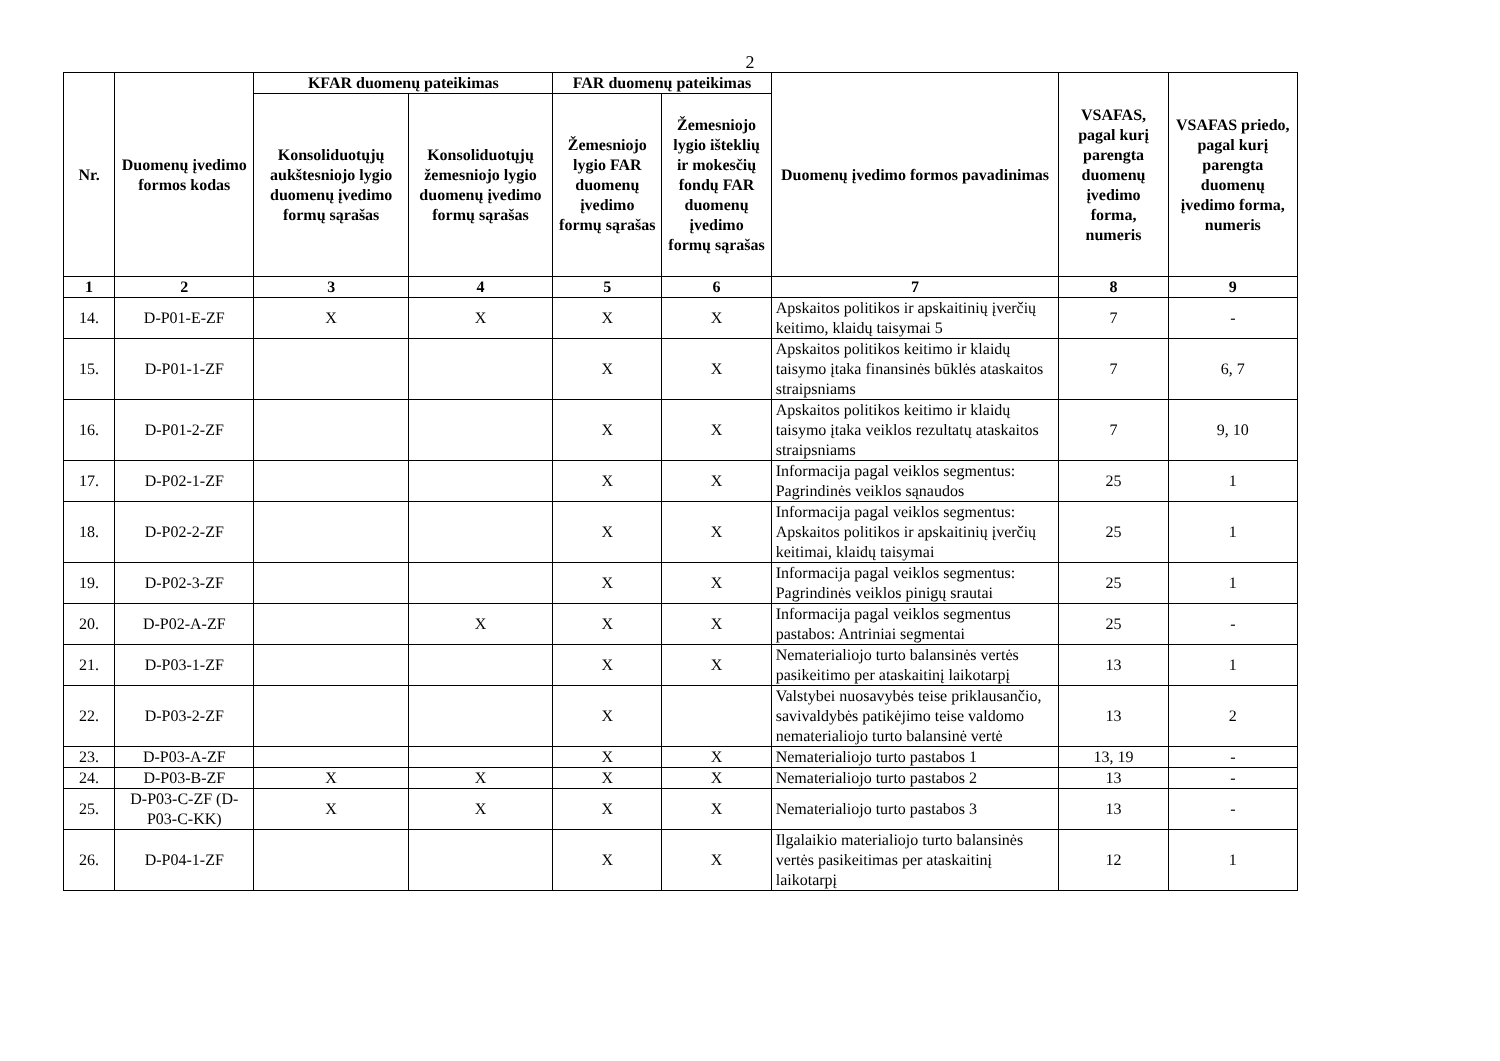2
| Nr. | Duomenų įvedimo formos kodas | KFAR duomenų pateikimas | | FAR duomenų pateikimas | | Duomenų įvedimo formos pavadinimas | VSAFAS, pagal kurį parengta duomenų įvedimo forma, numeris | VSAFAS priedo, pagal kurį parengta duomenų įvedimo forma, numeris |
| --- | --- | --- | --- | --- | --- | --- | --- | --- |
| | | Konsoliduotųjų aukštesniojo lygio duomenų įvedimo formų sąrašas | Konsoliduotųjų žemesniojo lygio duomenų įvedimo formų sąrašas | Žemesniojo lygio FAR duomenų įvedimo formų sąrašas | Žemesniojo lygio išteklių ir mokesčių fondų FAR duomenų įvedimo formų sąrašas | | | |
| 1 | 2 | 3 | 4 | 5 | 6 | 7 | 8 | 9 |
| 14. | D-P01-E-ZF | X | X | X | X | Apskaitos politikos ir apskaitinių įverčių keitimo, klaidų taisymai 5 | 7 | - |
| 15. | D-P01-1-ZF | | | X | X | Apskaitos politikos keitimo ir klaidų taisymo įtaka finansinės būklės ataskaitos straipsniams | 7 | 6, 7 |
| 16. | D-P01-2-ZF | | | X | X | Apskaitos politikos keitimo ir klaidų taisymo įtaka veiklos rezultatų ataskaitos straipsniams | 7 | 9, 10 |
| 17. | D-P02-1-ZF | | | X | X | Informacija pagal veiklos segmentus: Pagrindinės veiklos sąnaudos | 25 | 1 |
| 18. | D-P02-2-ZF | | | X | X | Informacija pagal veiklos segmentus: Apskaitos politikos ir apskaitinių įverčių keitimai, klaidų taisymai | 25 | 1 |
| 19. | D-P02-3-ZF | | | X | X | Informacija pagal veiklos segmentus: Pagrindinės veiklos pinigų srautai | 25 | 1 |
| 20. | D-P02-A-ZF | | X | X | X | Informacija pagal veiklos segmentus pastabos: Antriniai segmentai | 25 | - |
| 21. | D-P03-1-ZF | | | X | X | Nematerialiojo turto balansinės vertės pasikeitimo per ataskaitinį laikotarpį | 13 | 1 |
| 22. | D-P03-2-ZF | | | X | | Valstybei nuosavybės teise priklausančio, savivaldybės patikėjimo teise valdomo nematerialiojo turto balansinė vertė | 13 | 2 |
| 23. | D-P03-A-ZF | | | X | X | Nematerialiojo turto pastabos 1 | 13, 19 | - |
| 24. | D-P03-B-ZF | X | X | X | X | Nematerialiojo turto pastabos 2 | 13 | - |
| 25. | D-P03-C-ZF (D-P03-C-KK) | X | X | X | X | Nematerialiojo turto pastabos 3 | 13 | - |
| 26. | D-P04-1-ZF | | | X | X | Ilgalaikio materialiojo turto balansinės vertės pasikeitimas per ataskaitinį laikotarpį | 12 | 1 |